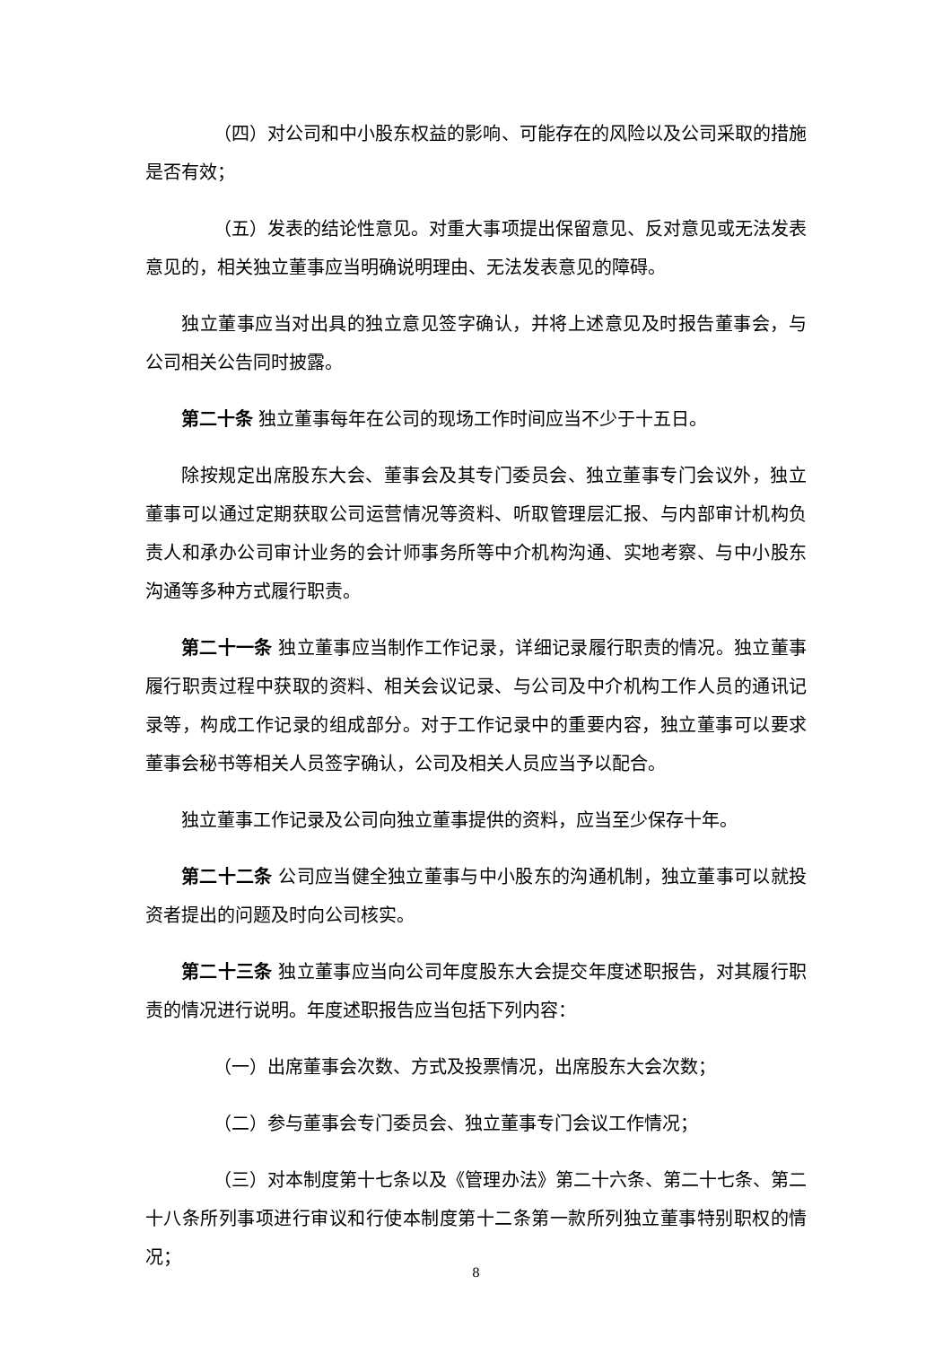（四）对公司和中小股东权益的影响、可能存在的风险以及公司采取的措施是否有效；
（五）发表的结论性意见。对重大事项提出保留意见、反对意见或无法发表意见的，相关独立董事应当明确说明理由、无法发表意见的障碍。
独立董事应当对出具的独立意见签字确认，并将上述意见及时报告董事会，与公司相关公告同时披露。
第二十条 独立董事每年在公司的现场工作时间应当不少于十五日。
除按规定出席股东大会、董事会及其专门委员会、独立董事专门会议外，独立董事可以通过定期获取公司运营情况等资料、听取管理层汇报、与内部审计机构负责人和承办公司审计业务的会计师事务所等中介机构沟通、实地考察、与中小股东沟通等多种方式履行职责。
第二十一条 独立董事应当制作工作记录，详细记录履行职责的情况。独立董事履行职责过程中获取的资料、相关会议记录、与公司及中介机构工作人员的通讯记录等，构成工作记录的组成部分。对于工作记录中的重要内容，独立董事可以要求董事会秘书等相关人员签字确认，公司及相关人员应当予以配合。
独立董事工作记录及公司向独立董事提供的资料，应当至少保存十年。
第二十二条 公司应当健全独立董事与中小股东的沟通机制，独立董事可以就投资者提出的问题及时向公司核实。
第二十三条 独立董事应当向公司年度股东大会提交年度述职报告，对其履行职责的情况进行说明。年度述职报告应当包括下列内容：
（一）出席董事会次数、方式及投票情况，出席股东大会次数；
（二）参与董事会专门委员会、独立董事专门会议工作情况；
（三）对本制度第十七条以及《管理办法》第二十六条、第二十七条、第二十八条所列事项进行审议和行使本制度第十二条第一款所列独立董事特别职权的情况；
8